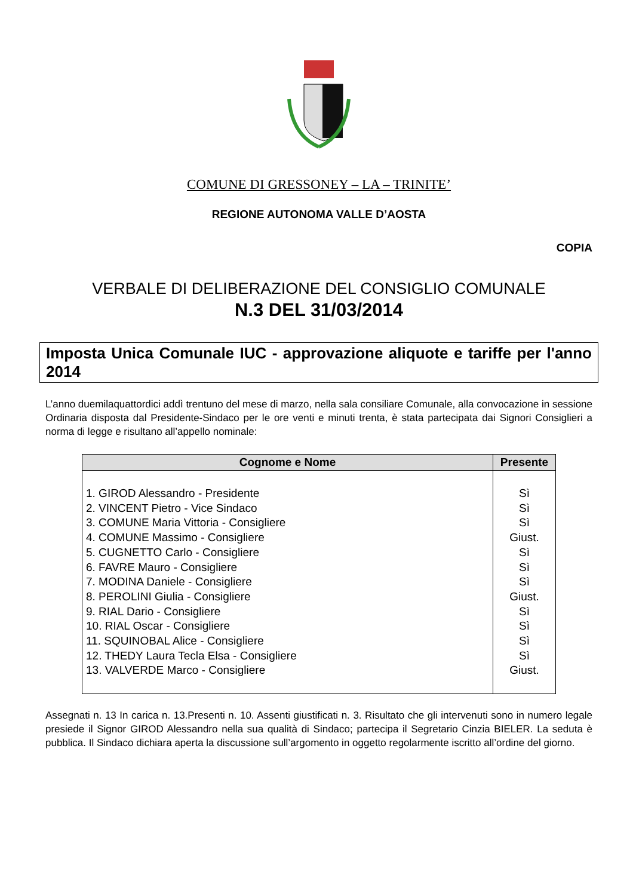COMUNE DI GRESSONEY – LA – TRINITE’
REGIONE AUTONOMA VALLE D’AOSTA
COPIA
VERBALE DI DELIBERAZIONE DEL CONSIGLIO COMUNALE
N.3 DEL 31/03/2014
Imposta Unica Comunale IUC - approvazione aliquote e tariffe per l'anno 2014
L’anno duemilaquattordici addì trentuno del mese di marzo, nella sala consiliare Comunale, alla convocazione in sessione Ordinaria disposta dal Presidente-Sindaco per le ore venti e minuti trenta, è stata partecipata dai Signori Consiglieri a norma di legge e risultano all’appello nominale:
| Cognome e Nome | Presente |
| --- | --- |
| 1. GIROD Alessandro - Presidente 2. VINCENT Pietro - Vice Sindaco 3. COMUNE Maria Vittoria - Consigliere 4. COMUNE Massimo - Consigliere 5. CUGNETTO Carlo - Consigliere 6. FAVRE Mauro - Consigliere 7. MODINA Daniele - Consigliere 8. PEROLINI Giulia - Consigliere 9. RIAL Dario - Consigliere 10. RIAL Oscar - Consigliere 11. SQUINOBAL Alice - Consigliere 12. THEDY Laura Tecla Elsa - Consigliere 13. VALVERDE Marco - Consigliere | Sì Sì Sì Giust. Sì Sì Sì Giust. Sì Sì Sì Sì Giust. |
Assegnati n. 13 In carica n. 13.Presenti n. 10. Assenti giustificati n. 3. Risultato che gli intervenuti sono in numero legale presiede il Signor GIROD Alessandro nella sua qualità di Sindaco; partecipa il Segretario Cinzia BIELER. La seduta è pubblica. Il Sindaco dichiara aperta la discussione sull’argomento in oggetto regolarmente iscritto all’ordine del giorno.